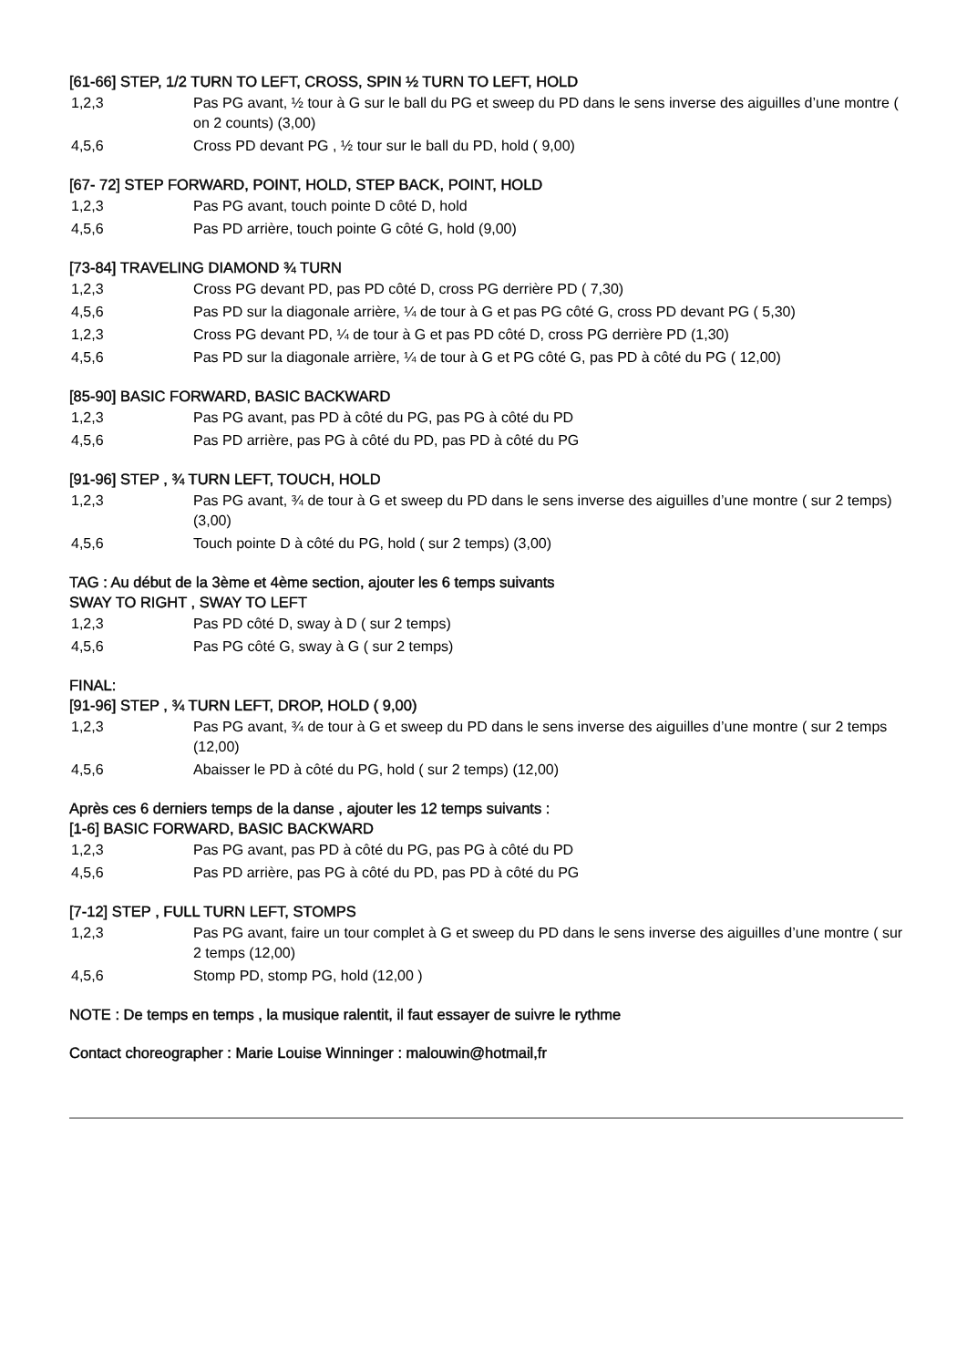[61-66] STEP, 1/2 TURN TO LEFT, CROSS, SPIN ½ TURN TO LEFT, HOLD
1,2,3 Pas PG avant, ½ tour à G sur le ball du PG et sweep du PD dans le sens inverse des aiguilles d’une montre ( on 2 counts) (3,00)
4,5,6 Cross PD devant PG , ½ tour sur le ball du PD, hold ( 9,00)
[67- 72] STEP FORWARD, POINT, HOLD, STEP BACK, POINT, HOLD
1,2,3 Pas PG avant, touch pointe D côté D, hold
4,5,6 Pas PD arrière, touch pointe G côté G, hold (9,00)
[73-84] TRAVELING DIAMOND ¾ TURN
1,2,3 Cross PG devant PD, pas PD côté D, cross PG derrière PD ( 7,30)
4,5,6 Pas PD sur la diagonale arrière, ¼ de tour à G et pas PG côté G, cross PD devant PG ( 5,30)
1,2,3 Cross PG devant PD, ¼ de tour à G et pas PD côté D, cross PG derrière PD (1,30)
4,5,6 Pas PD sur la diagonale arrière, ¼ de tour à G et PG côté G, pas PD à côté du PG ( 12,00)
[85-90] BASIC FORWARD, BASIC BACKWARD
1,2,3 Pas PG avant, pas PD à côté du PG, pas PG à côté du PD
4,5,6 Pas PD arrière, pas PG à côté du PD, pas PD à côté du PG
[91-96] STEP , ¾ TURN LEFT, TOUCH, HOLD
1,2,3 Pas PG avant, ¾ de tour à G et sweep du PD dans le sens inverse des aiguilles d’une montre ( sur 2 temps)(3,00)
4,5,6 Touch pointe D à côté du PG, hold ( sur 2 temps) (3,00)
TAG : Au début de la 3ème et 4ème section, ajouter les 6 temps suivants
SWAY TO RIGHT , SWAY TO LEFT
1,2,3 Pas PD côté D, sway à D ( sur 2 temps)
4,5,6 Pas PG côté G, sway à G ( sur 2 temps)
FINAL:
[91-96] STEP , ¾ TURN LEFT, DROP, HOLD ( 9,00)
1,2,3 Pas PG avant, ¾ de tour à G et sweep du PD dans le sens inverse des aiguilles d’une montre ( sur 2 temps (12,00)
4,5,6 Abaisser le PD à côté du PG, hold ( sur 2 temps) (12,00)
Après ces 6 derniers temps de la danse , ajouter les 12 temps suivants :
[1-6] BASIC FORWARD, BASIC BACKWARD
1,2,3 Pas PG avant, pas PD à côté du PG, pas PG à côté du PD
4,5,6 Pas PD arrière, pas PG à côté du PD, pas PD à côté du PG
[7-12] STEP , FULL TURN LEFT, STOMPS
1,2,3 Pas PG avant, faire un tour complet à G et sweep du PD dans le sens inverse des aiguilles d’une montre ( sur 2 temps (12,00)
4,5,6 Stomp PD, stomp PG, hold (12,00 )
NOTE : De temps en temps , la musique ralentit, il faut essayer de suivre le rythme
Contact choreographer : Marie Louise Winninger : malouwin@hotmail,fr